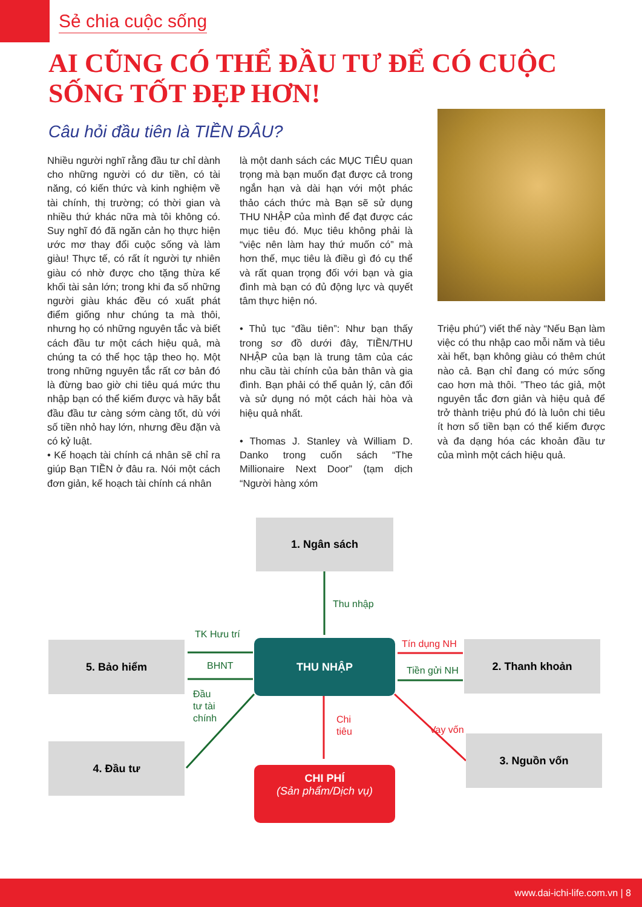Sẻ chia cuộc sống
AI CŨNG CÓ THỂ ĐẦU TƯ ĐỂ CÓ CUỘC SỐNG TỐT ĐẸP HƠN!
Câu hỏi đầu tiên là TIỀN ĐÂU?
Nhiều người nghĩ rằng đầu tư chỉ dành cho những người có dư tiền, có tài năng, có kiến thức và kinh nghiệm về tài chính, thị trường; có thời gian và nhiều thứ khác nữa mà tôi không có. Suy nghĩ đó đã ngăn cản họ thực hiện ước mơ thay đổi cuộc sống và làm giàu! Thực tế, có rất ít người tự nhiên giàu có nhờ được cho tặng thừa kế khối tài sản lớn; trong khi đa số những người giàu khác đều có xuất phát điểm giống như chúng ta mà thôi, nhưng họ có những nguyên tắc và biết cách đầu tư một cách hiệu quả, mà chúng ta có thể học tập theo họ. Một trong những nguyên tắc rất cơ bản đó là đừng bao giờ chi tiêu quá mức thu nhập bạn có thể kiếm được và hãy bắt đầu đầu tư càng sớm càng tốt, dù với số tiền nhỏ hay lớn, nhưng đều đặn và có kỷ luật.
• Kế hoạch tài chính cá nhân sẽ chỉ ra giúp Bạn TIỀN ở đâu ra. Nói một cách đơn giản, kế hoạch tài chính cá nhân
là một danh sách các MỤC TIÊU quan trọng mà bạn muốn đạt được cả trong ngắn hạn và dài hạn với một phác thảo cách thức mà Bạn sẽ sử dụng THU NHẬP của mình để đạt được các mục tiêu đó. Mục tiêu không phải là “việc nên làm hay thứ muốn có” mà hơn thế, mục tiêu là điều gì đó cụ thể và rất quan trọng đối với bạn và gia đình mà bạn có đủ động lực và quyết tâm thực hiện nó.
• Thủ tục “đầu tiên”: Như bạn thấy trong sơ đồ dưới đây, TIỀN/THU NHẬP của bạn là trung tâm của các nhu cầu tài chính của bản thân và gia đình. Bạn phải có thể quản lý, cân đối và sử dụng nó một cách hài hòa và hiệu quả nhất.
• Thomas J. Stanley và William D. Danko trong cuốn sách “The Millionaire Next Door” (tạm dịch “Người hàng xóm
Triệu phú”) viết thế này “Nếu Bạn làm việc có thu nhập cao mỗi năm và tiêu xài hết, bạn không giàu có thêm chút nào cả. Bạn chỉ đang có mức sống cao hơn mà thôi. ”Theo tác giả, một nguyên tắc đơn giản và hiệu quả để trở thành triệu phú đó là luôn chi tiêu ít hơn số tiền bạn có thể kiếm được và đa dạng hóa các khoản đầu tư của mình một cách hiệu quả.
1. Ngân sách
5. Bảo hiểm
4. Đầu tư
2. Thanh khoản
3. Nguồn vốn
THU NHẬP
CHI PHÍ
(Sản phẩm/Dịch vụ)
Thu nhập
TK Hưu trí
BHNT
Đầu
tư tài
chính
Tín dụng NH
Tiền gửi NH
Chi
tiêu
Vay vốn
www.dai-ichi-life.com.vn | 8